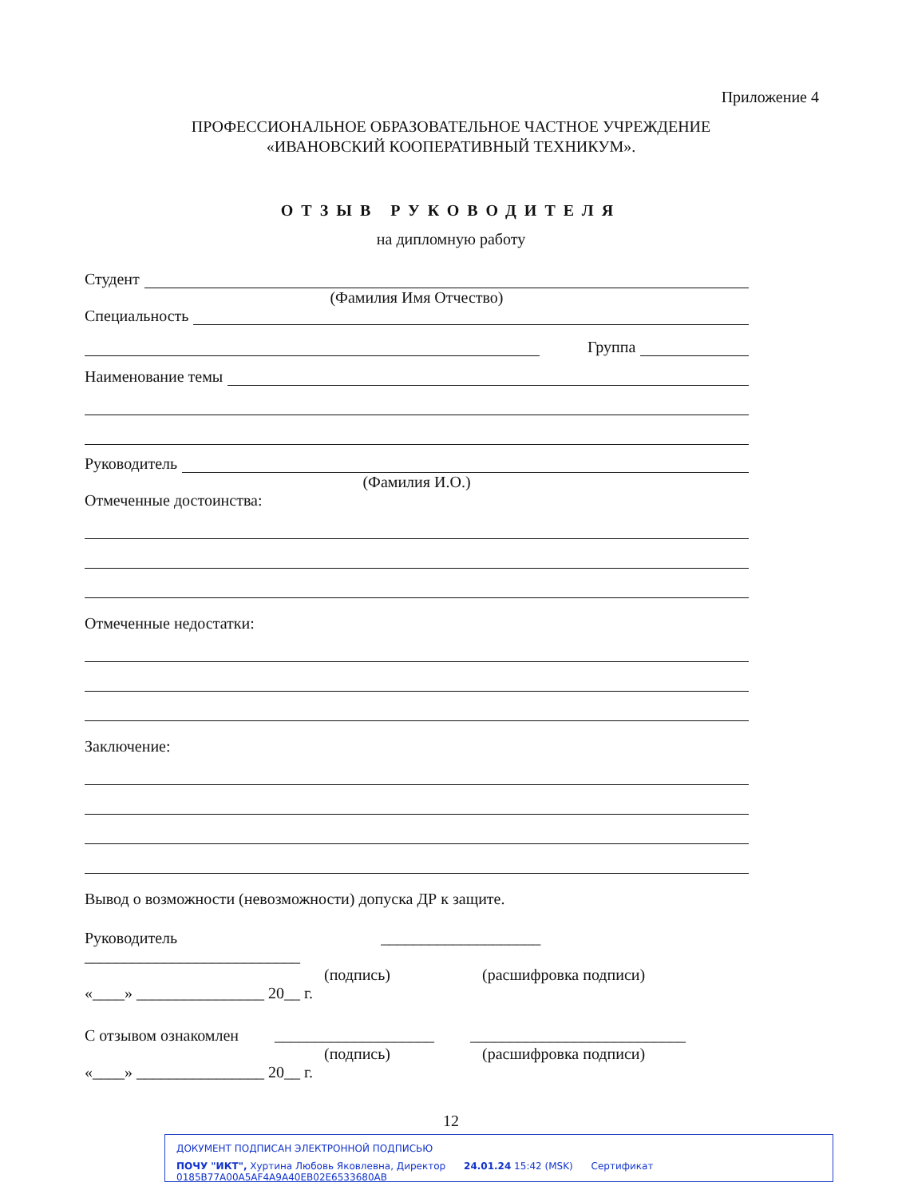Приложение 4
ПРОФЕССИОНАЛЬНОЕ ОБРАЗОВАТЕЛЬНОЕ ЧАСТНОЕ УЧРЕЖДЕНИЕ
«ИВАНОВСКИЙ КООПЕРАТИВНЫЙ ТЕХНИКУМ».
ОТЗЫВ РУКОВОДИТЕЛЯ
на дипломную работу
Студент
(Фамилия Имя Отчество)
Специальность
Группа
Наименование темы
Руководитель
(Фамилия И.О.)
Отмеченные достоинства:
Отмеченные недостатки:
Заключение:
Вывод о возможности (невозможности) допуска ДР к защите.
Руководитель ____________________ ___________________________
(подпись) (расшифровка подписи)
«____» ________________ 20__ г.
С отзывом ознакомлен ____________________ ___________________________
(подпись) (расшифровка подписи)
«____» ________________ 20__ г.
12
ДОКУМЕНТ ПОДПИСАН ЭЛЕКТРОННОЙ ПОДПИСЬЮ
ПОЧУ "ИКТ", Хуртина Любовь Яковлевна, Директор 24.01.24 15:42 (MSK) Сертификат 0185B77A00A5AF4A9A40EB02E6533680AB